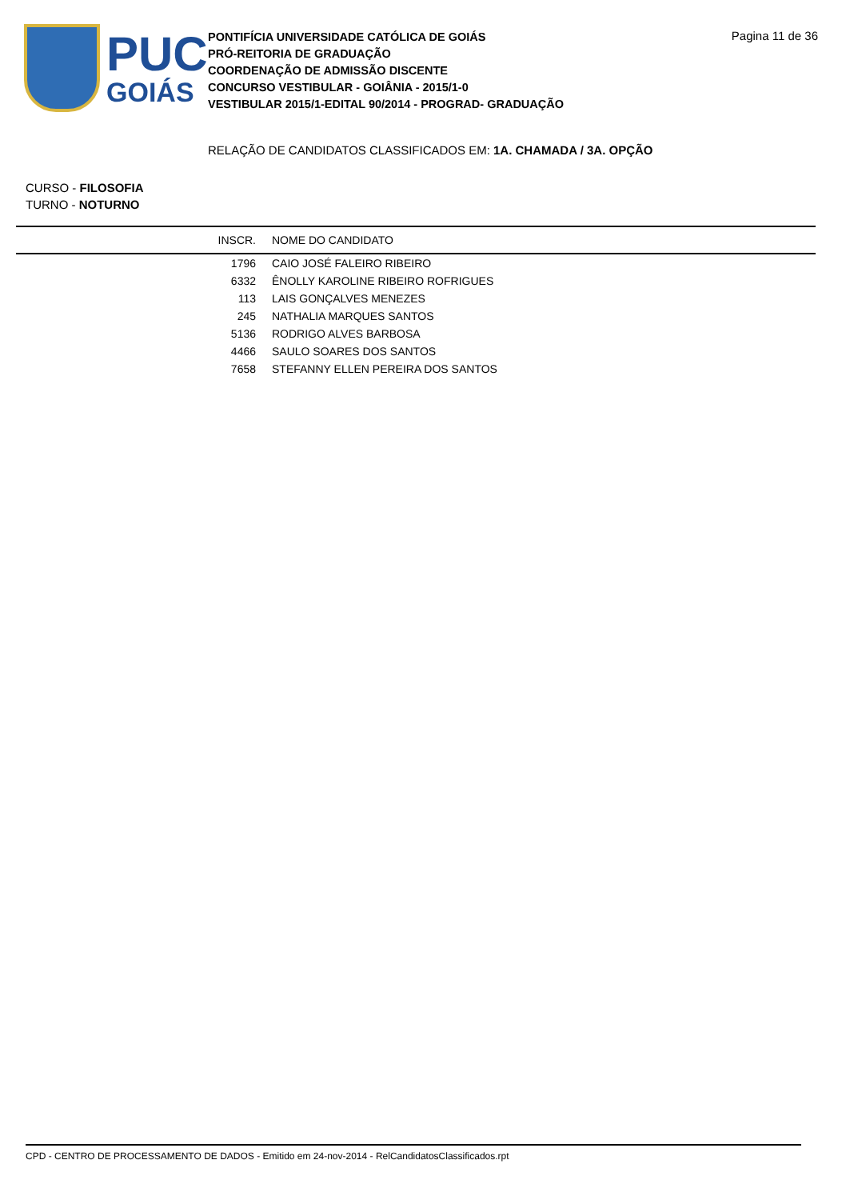PUC
GOIÁS
PONTIFÍCIA UNIVERSIDADE CATÓLICA DE GOIÁS
PRÓ-REITORIA DE GRADUAÇÃO
COORDENAÇÃO DE ADMISSÃO DISCENTE
CONCURSO VESTIBULAR - GOIÂNIA - 2015/1-0
VESTIBULAR 2015/1-EDITAL 90/2014 - PROGRAD- GRADUAÇÃO
Pagina 11 de 36
RELAÇÃO DE CANDIDATOS CLASSIFICADOS EM: 1A. CHAMADA / 3A. OPÇÃO
CURSO - FILOSOFIA
TURNO - NOTURNO
| INSCR. | NOME DO CANDIDATO |
| --- | --- |
| 1796 | CAIO JOSÉ FALEIRO RIBEIRO |
| 6332 | ÊNOLLY KAROLINE RIBEIRO ROFRIGUES |
| 113 | LAIS GONÇALVES MENEZES |
| 245 | NATHALIA MARQUES SANTOS |
| 5136 | RODRIGO ALVES BARBOSA |
| 4466 | SAULO SOARES DOS SANTOS |
| 7658 | STEFANNY ELLEN PEREIRA DOS SANTOS |
CPD - CENTRO DE PROCESSAMENTO DE DADOS - Emitido em 24-nov-2014 - RelCandidatosClassificados.rpt